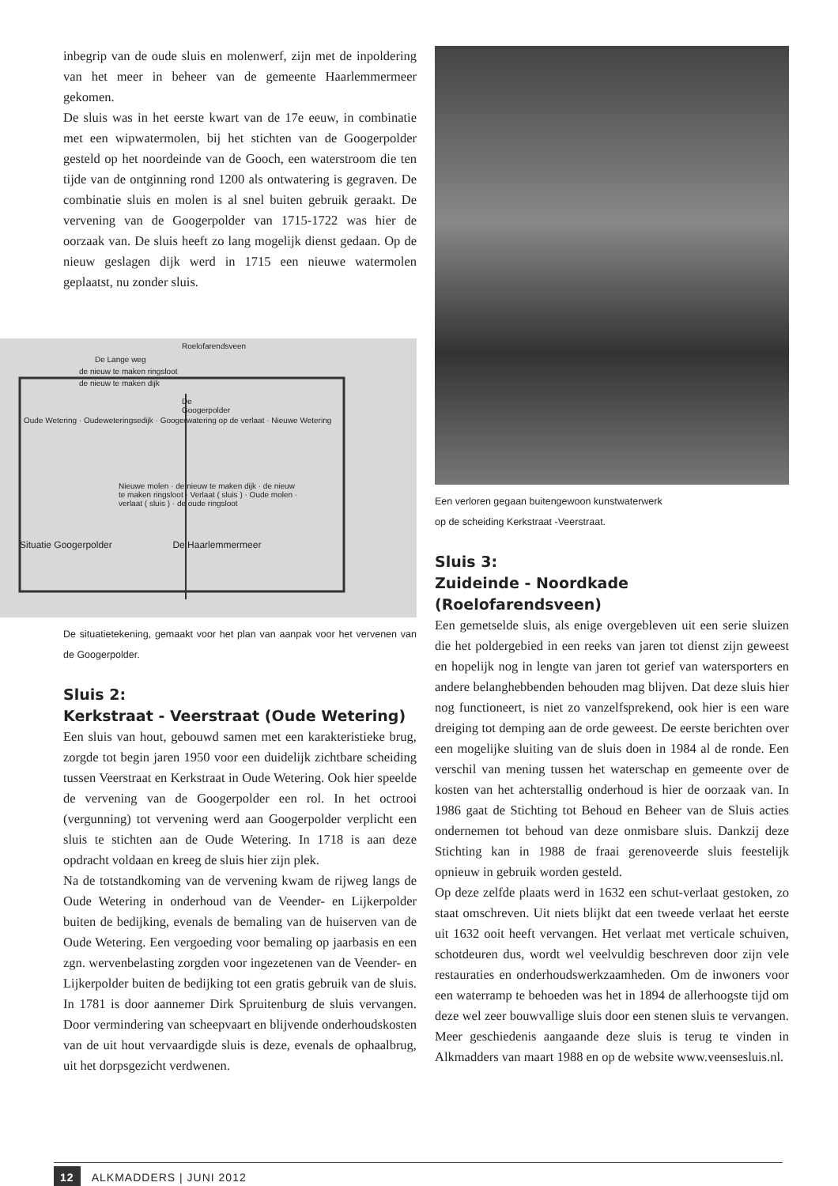inbegrip van de oude sluis en molenwerf, zijn met de inpoldering van het meer in beheer van de gemeente Haarlemmermeer gekomen.
De sluis was in het eerste kwart van de 17e eeuw, in combinatie met een wipwatermolen, bij het stichten van de Googerpolder gesteld op het noordeinde van de Gooch, een waterstroom die ten tijde van de ontginning rond 1200 als ontwatering is gegraven. De combinatie sluis en molen is al snel buiten gebruik geraakt. De vervening van de Googerpolder van 1715-1722 was hier de oorzaak van. De sluis heeft zo lang mogelijk dienst gedaan. Op de nieuw geslagen dijk werd in 1715 een nieuwe watermolen geplaatst, nu zonder sluis.
Roelofarendsveen
De Lange weg
de nieuw te maken ringsloot
de nieuw te maken dijk
De Googerpolder
Oude Wetering · Oudeweteringsedijk · Googerwatering op de verlaat · Nieuwe Wetering
Nieuwe molen · de nieuw te maken dijk · de nieuw te maken ringsloot · Verlaat ( sluis ) · Oude molen · verlaat ( sluis ) · de oude ringsloot
Situatie Googerpolder De Haarlemmermeer
De situatietekening, gemaakt voor het plan van aanpak voor het vervenen van de Googerpolder.
Sluis 2:
Kerkstraat - Veerstraat (Oude Wetering)
Een sluis van hout, gebouwd samen met een karakteristieke brug, zorgde tot begin jaren 1950 voor een duidelijk zichtbare scheiding tussen Veerstraat en Kerkstraat in Oude Wetering. Ook hier speelde de vervening van de Googerpolder een rol. In het octrooi (vergunning) tot vervening werd aan Googerpolder verplicht een sluis te stichten aan de Oude Wetering. In 1718 is aan deze opdracht voldaan en kreeg de sluis hier zijn plek.
Na de totstandkoming van de vervening kwam de rijweg langs de Oude Wetering in onderhoud van de Veender- en Lijkerpolder buiten de bedijking, evenals de bemaling van de huiserven van de Oude Wetering. Een vergoeding voor bemaling op jaarbasis en een zgn. wervenbelasting zorgden voor ingezetenen van de Veender- en Lijkerpolder buiten de bedijking tot een gratis gebruik van de sluis. In 1781 is door aannemer Dirk Spruitenburg de sluis vervangen. Door vermindering van scheepvaart en blijvende onderhoudskosten van de uit hout vervaardigde sluis is deze, evenals de ophaalbrug, uit het dorpsgezicht verdwenen.
Een verloren gegaan buitengewoon kunstwaterwerk
op de scheiding Kerkstraat -Veerstraat.
Sluis 3:
Zuideinde - Noordkade (Roelofarendsveen)
Een gemetselde sluis, als enige overgebleven uit een serie sluizen die het poldergebied in een reeks van jaren tot dienst zijn geweest en hopelijk nog in lengte van jaren tot gerief van watersporters en andere belanghebbenden behouden mag blijven. Dat deze sluis hier nog functioneert, is niet zo vanzelfsprekend, ook hier is een ware dreiging tot demping aan de orde geweest. De eerste berichten over een mogelijke sluiting van de sluis doen in 1984 al de ronde. Een verschil van mening tussen het waterschap en gemeente over de kosten van het achterstallig onderhoud is hier de oorzaak van. In 1986 gaat de Stichting tot Behoud en Beheer van de Sluis acties ondernemen tot behoud van deze onmisbare sluis. Dankzij deze Stichting kan in 1988 de fraai gerenoveerde sluis feestelijk opnieuw in gebruik worden gesteld.
Op deze zelfde plaats werd in 1632 een schut-verlaat gestoken, zo staat omschreven. Uit niets blijkt dat een tweede verlaat het eerste uit 1632 ooit heeft vervangen. Het verlaat met verticale schuiven, schotdeuren dus, wordt wel veelvuldig beschreven door zijn vele restauraties en onderhoudswerkzaamheden. Om de inwoners voor een waterramp te behoeden was het in 1894 de allerhoogste tijd om deze wel zeer bouwvallige sluis door een stenen sluis te vervangen. Meer geschiedenis aangaande deze sluis is terug te vinden in Alkmadders van maart 1988 en op de website www.veensesluis.nl.
12 ALKMADDERS | JUNI 2012